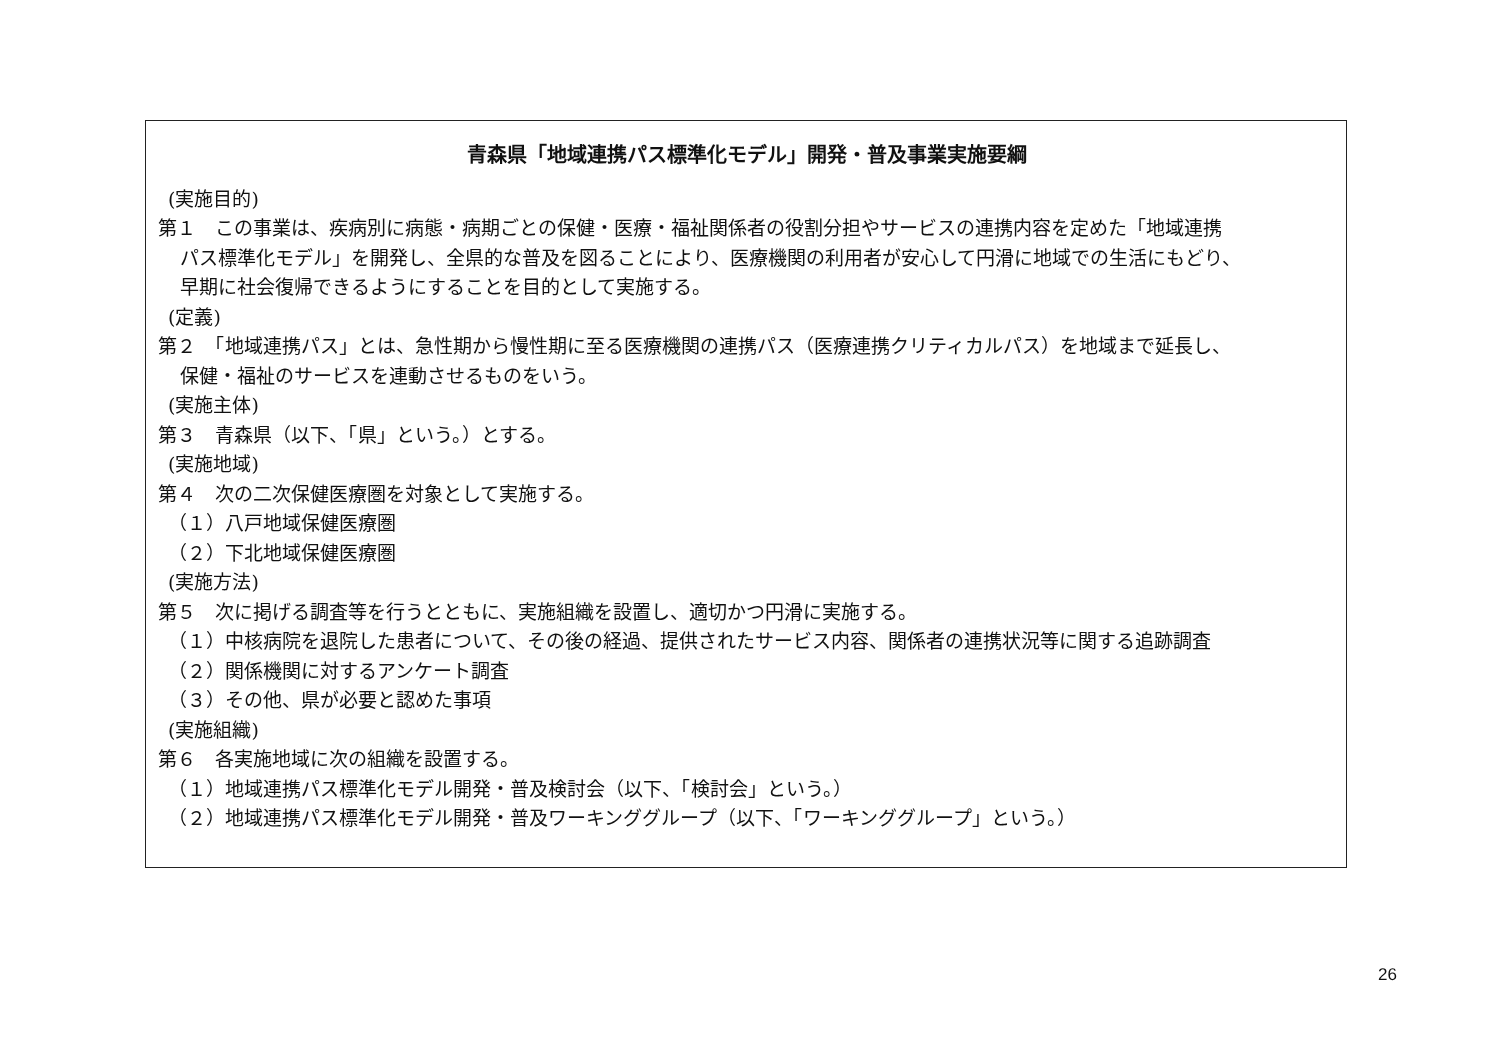青森県「地域連携パス標準化モデル」開発・普及事業実施要綱
(実施目的)
第１　この事業は、疾病別に病態・病期ごとの保健・医療・福祉関係者の役割分担やサービスの連携内容を定めた「地域連携
パス標準化モデル」を開発し、全県的な普及を図ることにより、医療機関の利用者が安心して円滑に地域での生活にもどり、
早期に社会復帰できるようにすることを目的として実施する。
(定義)
第２　「地域連携パス」とは、急性期から慢性期に至る医療機関の連携パス（医療連携クリティカルパス）を地域まで延長し、
保健・福祉のサービスを連動させるものをいう。
(実施主体)
第３　青森県（以下、「県」という。）とする。
(実施地域)
第４　次の二次保健医療圏を対象として実施する。
（１）八戸地域保健医療圏
（２）下北地域保健医療圏
(実施方法)
第５　次に掲げる調査等を行うとともに、実施組織を設置し、適切かつ円滑に実施する。
（１）中核病院を退院した患者について、その後の経過、提供されたサービス内容、関係者の連携状況等に関する追跡調査
（２）関係機関に対するアンケート調査
（３）その他、県が必要と認めた事項
(実施組織)
第６　各実施地域に次の組織を設置する。
（１）地域連携パス標準化モデル開発・普及検討会（以下、「検討会」という。）
（２）地域連携パス標準化モデル開発・普及ワーキンググループ（以下、「ワーキンググループ」という。）
26